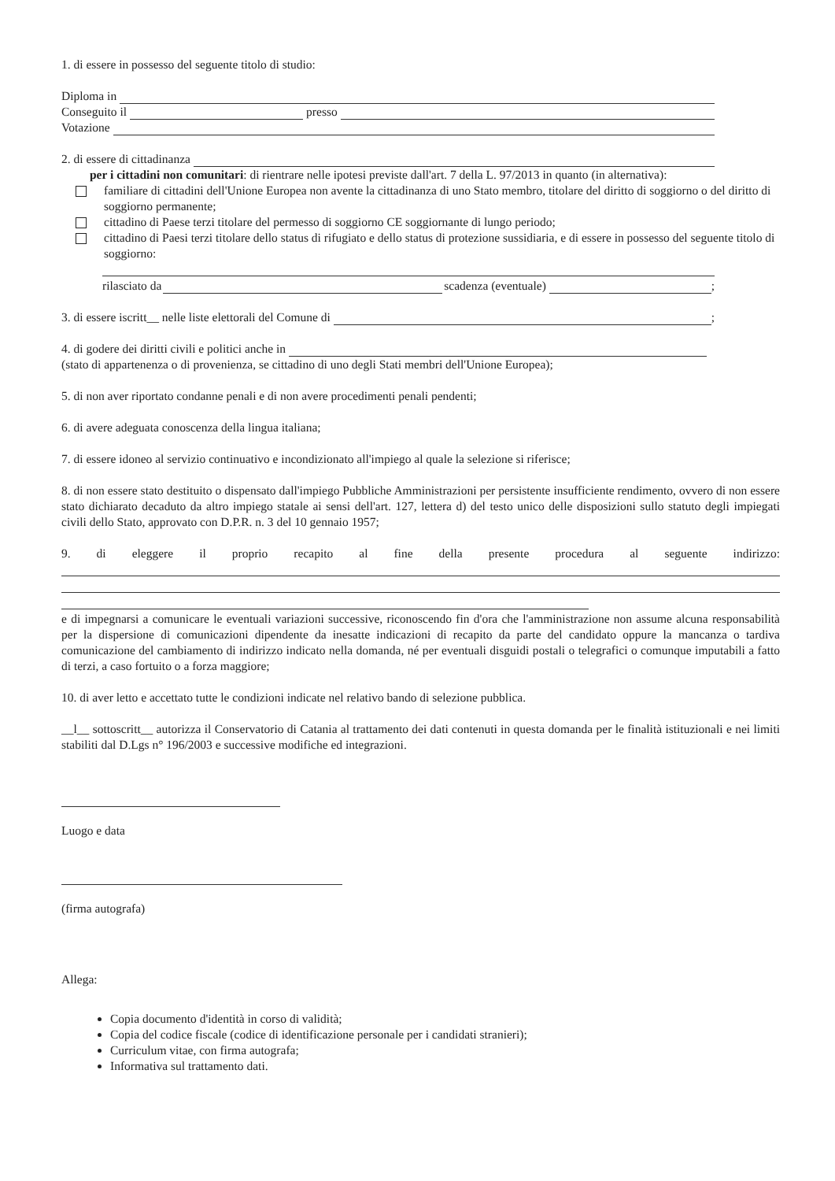1. di essere in possesso del seguente titolo di studio:
Diploma in
Conseguito il presso
Votazione
2. di essere di cittadinanza
per i cittadini non comunitari: di rientrare nelle ipotesi previste dall'art. 7 della L. 97/2013 in quanto (in alternativa):
familiare di cittadini dell'Unione Europea non avente la cittadinanza di uno Stato membro, titolare del diritto di soggiorno o del diritto di soggiorno permanente;
cittadino di Paese terzi titolare del permesso di soggiorno CE soggiornante di lungo periodo;
cittadino di Paesi terzi titolare dello status di rifugiato e dello status di protezione sussidiaria, e di essere in possesso del seguente titolo di soggiorno:
rilasciato da scadenza (eventuale) ;
3. di essere iscritt__ nelle liste elettorali del Comune di ;
4. di godere dei diritti civili e politici anche in
(stato di appartenenza o di provenienza, se cittadino di uno degli Stati membri dell'Unione Europea);
5. di non aver riportato condanne penali e di non avere procedimenti penali pendenti;
6. di avere adeguata conoscenza della lingua italiana;
7. di essere idoneo al servizio continuativo e incondizionato all'impiego al quale la selezione si riferisce;
8. di non essere stato destituito o dispensato dall'impiego Pubbliche Amministrazioni per persistente insufficiente rendimento, ovvero di non essere stato dichiarato decaduto da altro impiego statale ai sensi dell'art. 127, lettera d) del testo unico delle disposizioni sullo statuto degli impiegati civili dello Stato, approvato con D.P.R. n. 3 del 10 gennaio 1957;
9. di eleggere il proprio recapito al fine della presente procedura al seguente indirizzo:
e di impegnarsi a comunicare le eventuali variazioni successive, riconoscendo fin d'ora che l'amministrazione non assume alcuna responsabilità per la dispersione di comunicazioni dipendente da inesatte indicazioni di recapito da parte del candidato oppure la mancanza o tardiva comunicazione del cambiamento di indirizzo indicato nella domanda, né per eventuali disguidi postali o telegrafici o comunque imputabili a fatto di terzi, a caso fortuito o a forza maggiore;
10. di aver letto e accettato tutte le condizioni indicate nel relativo bando di selezione pubblica.
__l__ sottoscritt__ autorizza il Conservatorio di Catania al trattamento dei dati contenuti in questa domanda per le finalità istituzionali e nei limiti stabiliti dal D.Lgs n° 196/2003 e successive modifiche ed integrazioni.
Luogo e data
(firma autografa)
Allega:
Copia documento d'identità in corso di validità;
Copia del codice fiscale (codice di identificazione personale per i candidati stranieri);
Curriculum vitae, con firma autografa;
Informativa sul trattamento dati.